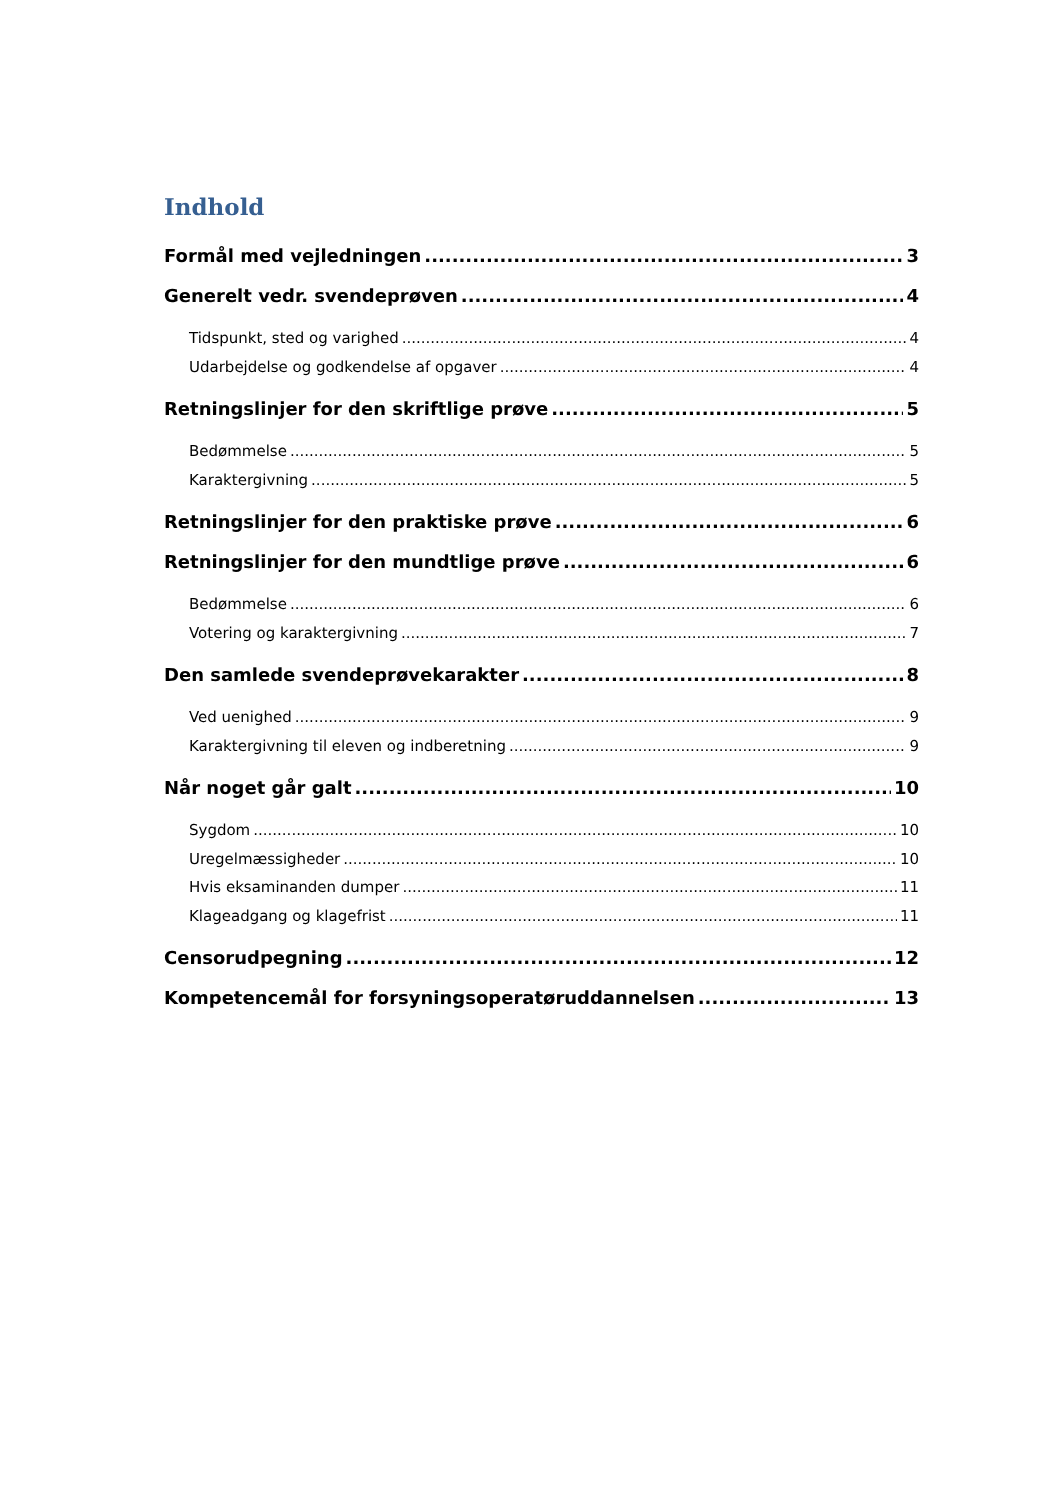Indhold
Formål med vejledningen 3
Generelt vedr. svendeprøven 4
Tidspunkt, sted og varighed 4
Udarbejdelse og godkendelse af opgaver 4
Retningslinjer for den skriftlige prøve 5
Bedømmelse 5
Karaktergivning 5
Retningslinjer for den praktiske prøve 6
Retningslinjer for den mundtlige prøve 6
Bedømmelse 6
Votering og karaktergivning 7
Den samlede svendeprøvekarakter 8
Ved uenighed 9
Karaktergivning til eleven og indberetning 9
Når noget går galt 10
Sygdom 10
Uregelmæssigheder 10
Hvis eksaminanden dumper 11
Klageadgang og klagefrist 11
Censorudpegning 12
Kompetencemål for forsyningsoperatøruddannelsen 13